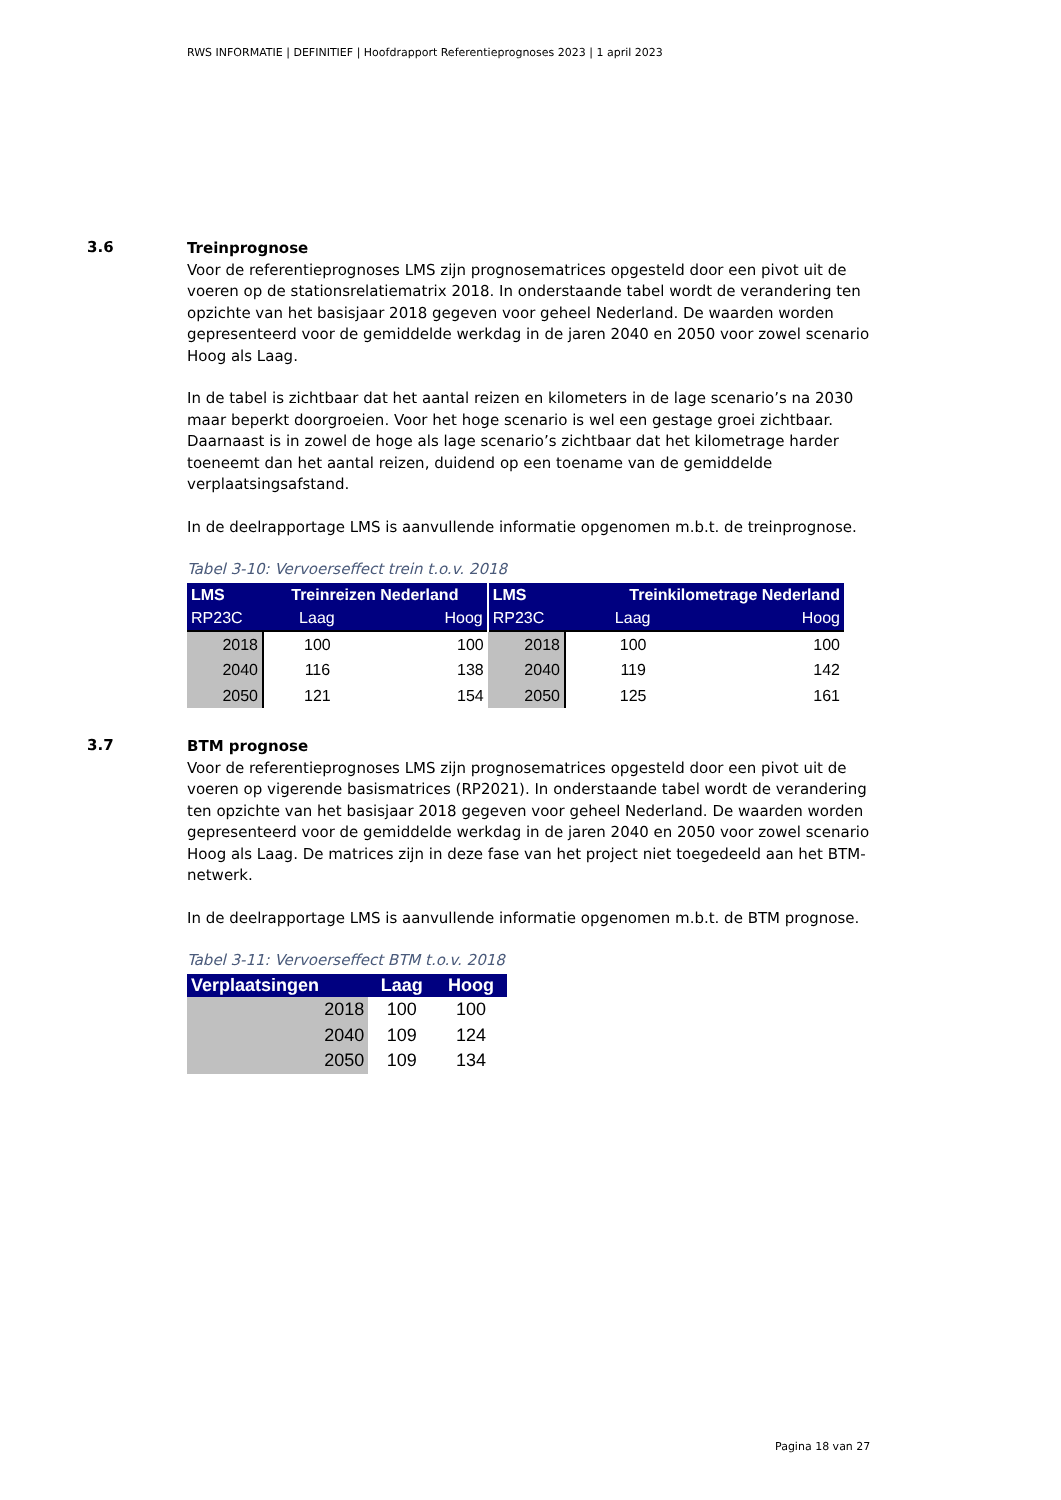RWS INFORMATIE | DEFINITIEF | Hoofdrapport Referentieprognoses 2023 | 1 april 2023
3.6
Treinprognose
Voor de referentieprognoses LMS zijn prognosematrices opgesteld door een pivot uit de voeren op de stationsrelatiematrix 2018. In onderstaande tabel wordt de verandering ten opzichte van het basisjaar 2018 gegeven voor geheel Nederland. De waarden worden gepresenteerd voor de gemiddelde werkdag in de jaren 2040 en 2050 voor zowel scenario Hoog als Laag.
In de tabel is zichtbaar dat het aantal reizen en kilometers in de lage scenario’s na 2030 maar beperkt doorgroeien. Voor het hoge scenario is wel een gestage groei zichtbaar. Daarnaast is in zowel de hoge als lage scenario’s zichtbaar dat het kilometrage harder toeneemt dan het aantal reizen, duidend op een toename van de gemiddelde verplaatsingsafstand.
In de deelrapportage LMS is aanvullende informatie opgenomen m.b.t. de treinprognose.
Tabel 3-10: Vervoerseffect trein t.o.v. 2018
| LMS | Treinreizen Nederland | | LMS | Treinkilometrage Nederland | |
| --- | --- | --- | --- | --- | --- |
| RP23C | Laag | Hoog | RP23C | Laag | Hoog |
| 2018 | 100 | 100 | 2018 | 100 | 100 |
| 2040 | 116 | 138 | 2040 | 119 | 142 |
| 2050 | 121 | 154 | 2050 | 125 | 161 |
3.7
BTM prognose
Voor de referentieprognoses LMS zijn prognosematrices opgesteld door een pivot uit de voeren op vigerende basismatrices (RP2021). In onderstaande tabel wordt de verandering ten opzichte van het basisjaar 2018 gegeven voor geheel Nederland. De waarden worden gepresenteerd voor de gemiddelde werkdag in de jaren 2040 en 2050 voor zowel scenario Hoog als Laag. De matrices zijn in deze fase van het project niet toegedeeld aan het BTM-netwerk.
In de deelrapportage LMS is aanvullende informatie opgenomen m.b.t. de BTM prognose.
Tabel 3-11: Vervoerseffect BTM t.o.v. 2018
| Verplaatsingen | Laag | Hoog |
| --- | --- | --- |
| 2018 | 100 | 100 |
| 2040 | 109 | 124 |
| 2050 | 109 | 134 |
Pagina 18 van 27